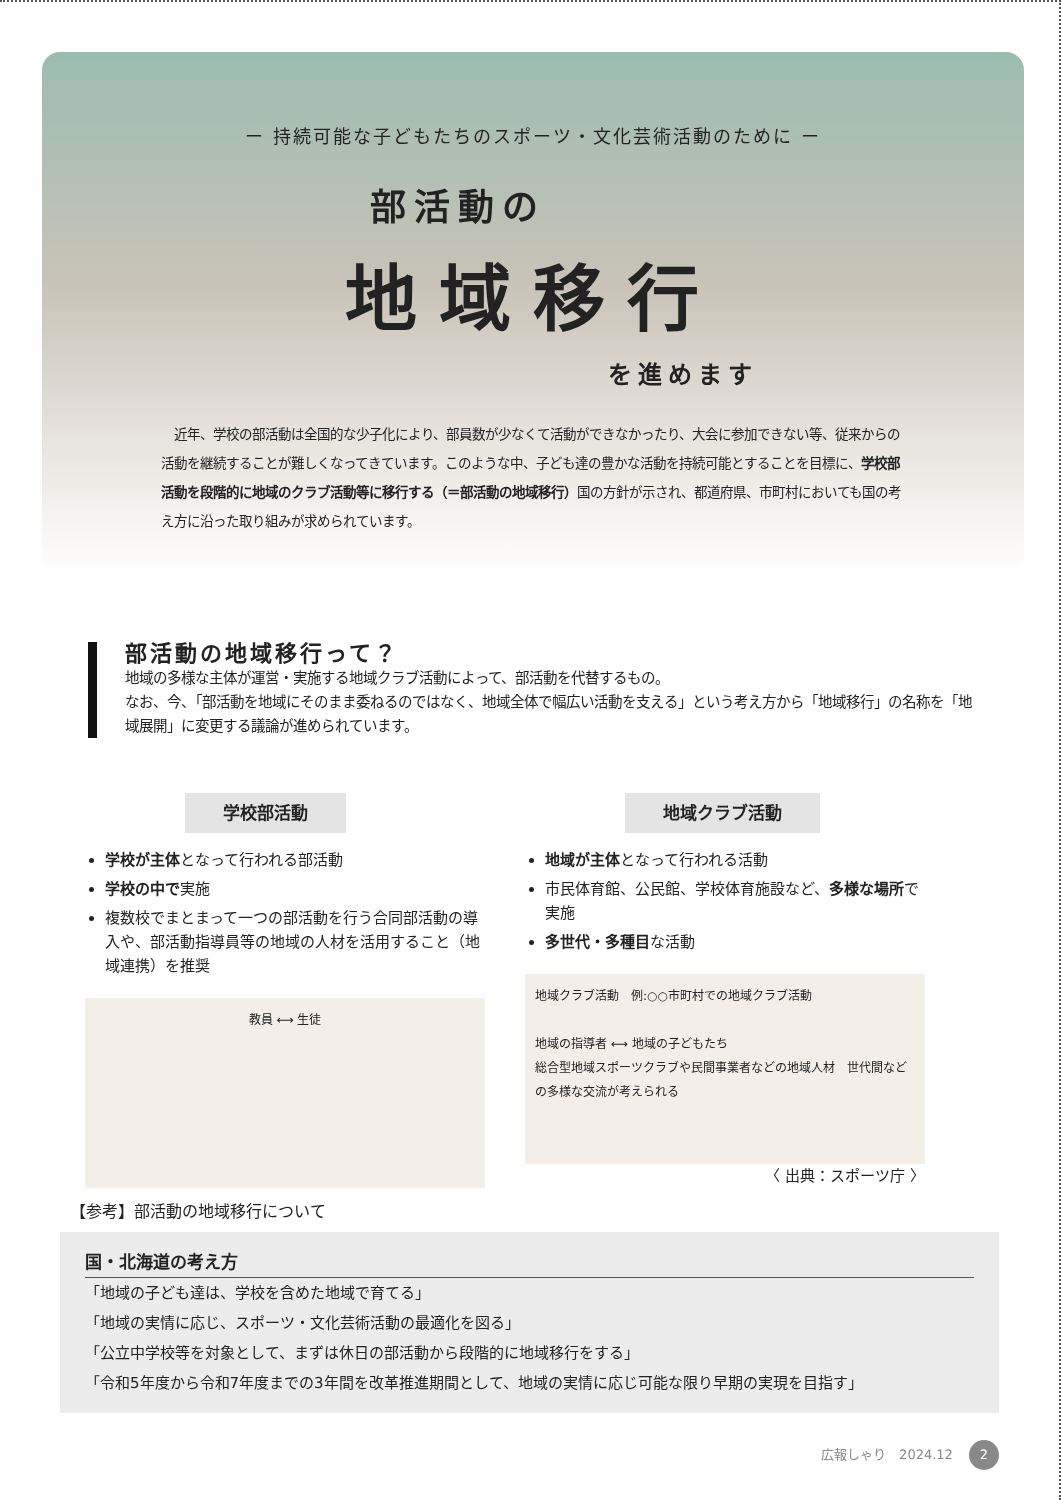ー 持続可能な子どもたちのスポーツ・文化芸術活動のために ー
部活動の
地域移行
を進めます
　近年、学校の部活動は全国的な少子化により、部員数が少なくて活動ができなかったり、大会に参加できない等、従来からの活動を継続することが難しくなってきています。このような中、子ども達の豊かな活動を持続可能とすることを目標に、学校部活動を段階的に地域のクラブ活動等に移行する（＝部活動の地域移行）国の方針が示され、都道府県、市町村においても国の考え方に沿った取り組みが求められています。
部活動の地域移行って？
地域の多様な主体が運営・実施する地域クラブ活動によって、部活動を代替するもの。
なお、今、「部活動を地域にそのまま委ねるのではなく、地域全体で幅広い活動を支える」という考え方から「地域移行」の名称を「地域展開」に変更する議論が進められています。
学校部活動
学校が主体となって行われる部活動
学校の中で実施
複数校でまとまって一つの部活動を行う合同部活動の導入や、部活動指導員等の地域の人材を活用すること（地域連携）を推奨
教員 ⟷ 生徒
地域クラブ活動
地域が主体となって行われる活動
市民体育館、公民館、学校体育施設など、多様な場所で実施
多世代・多種目な活動
地域クラブ活動　例:○○市町村での地域クラブ活動
地域の指導者 ⟷ 地域の子どもたち
総合型地域スポーツクラブや民間事業者などの地域人材　世代間などの多様な交流が考えられる
〈 出典：スポーツ庁 〉
【参考】部活動の地域移行について
国・北海道の考え方
「地域の子ども達は、学校を含めた地域で育てる」
「地域の実情に応じ、スポーツ・文化芸術活動の最適化を図る」
「公立中学校等を対象として、まずは休日の部活動から段階的に地域移行をする」
「令和5年度から令和7年度までの3年間を改革推進期間として、地域の実情に応じ可能な限り早期の実現を目指す」
広報しゃり　2024.12 2